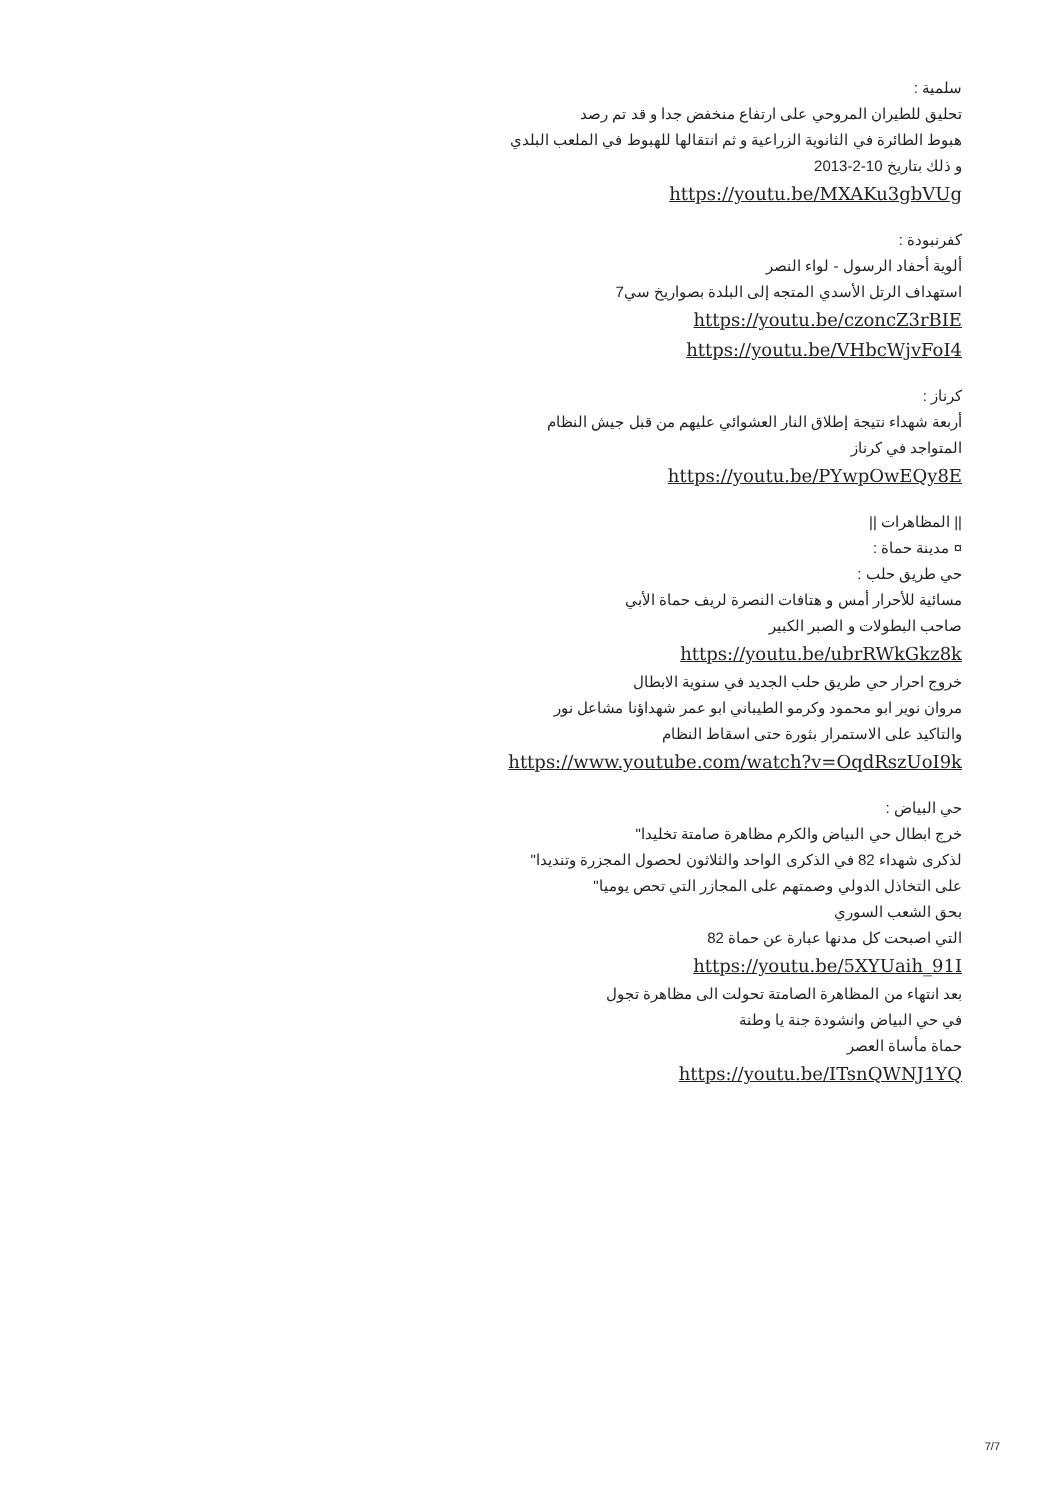سلمية :
تحليق للطيران المروحي على ارتفاع منخفض جدا و قد تم رصد
هبوط الطائرة في الثانوية الزراعية و ثم انتقالها للهبوط في الملعب البلدي
و ذلك بتاريخ 10-2-2013
https://youtu.be/MXAKu3gbVUg
كفرنبودة :
ألوية أحفاد الرسول - لواء النصر
استهداف الرتل الأسدي المتجه إلى البلدة بصواريخ سي7
https://youtu.be/czoncZ3rBIE
https://youtu.be/VHbcWjvFoI4
كرناز :
أربعة شهداء نتيجة إطلاق النار العشوائي عليهم من قبل جيش النظام
المتواجد في كرناز
https://youtu.be/PYwpOwEQy8E
|| المظاهرات ||
¤ مدينة حماة :
حي طريق حلب :
مسائية للأحرار أمس و هتافات النصرة لريف حماة الأبي
صاحب البطولات و الصبر الكبير
https://youtu.be/ubrRWkGkz8k
خروج احرار حي طريق حلب الجديد في سنوية الابطال
مروان نوير ابو محمود وكرمو الطيباني ابو عمر شهداؤنا مشاعل نور
والتاكيد على الاستمرار بثورة حتى اسقاط النظام
https://www.youtube.com/watch?v=OqdRszUoI9k
حي البياض :
خرج ابطال حي البياض والكرم مظاهرة صامتة تخليدا"
لذكرى شهداء 82 في الذكرى الواحد والثلاثون لحصول المجزرة وتنديدا"
على التخاذل الدولي وصمتهم على المجازر التي تحص يوميا"
بحق الشعب السوري
التي اصبحت كل مدنها عبارة عن حماة 82
https://youtu.be/5XYUaih_91I
بعد انتهاء من المظاهرة الصامتة تحولت الى مظاهرة تجول
في حي البياض وانشودة جنة يا وطنة
حماة مأساة العصر
https://youtu.be/ITsnQWNJ1YQ
7/7